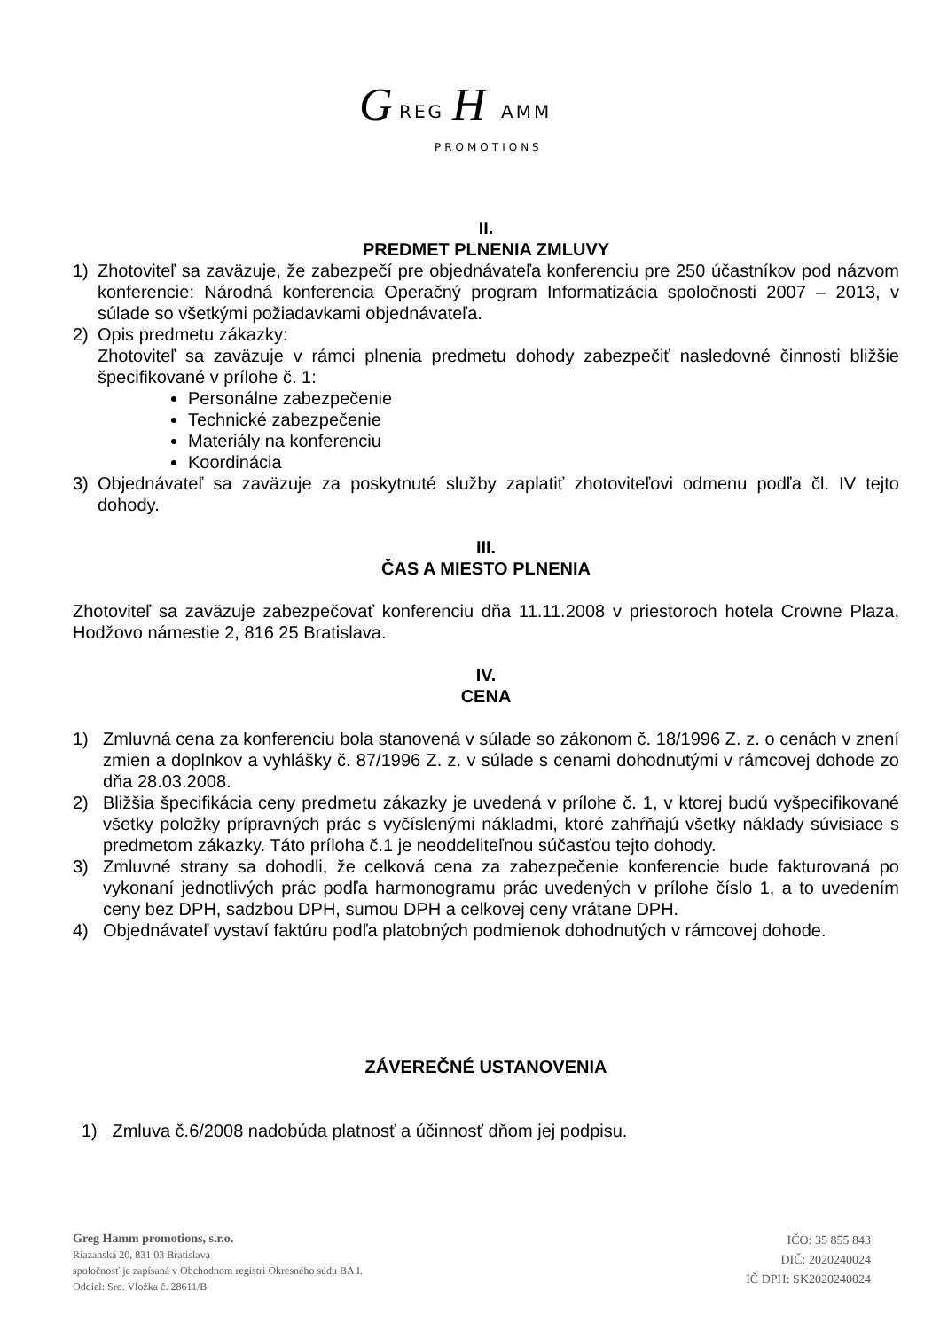G
REG
H
AMM
PROMOTIONS
II.
PREDMET PLNENIA ZMLUVY
1) Zhotoviteľ sa zaväzuje, že zabezpečí pre objednávateľa konferenciu pre 250 účastníkov pod názvom konferencie: Národná konferencia Operačný program Informatizácia spoločnosti 2007 – 2013, v súlade so všetkými požiadavkami objednávateľa.
2) Opis predmetu zákazky:
Zhotoviteľ sa zaväzuje v rámci plnenia predmetu dohody zabezpečiť nasledovné činnosti bližšie špecifikované v prílohe č. 1:
Personálne zabezpečenie
Technické zabezpečenie
Materiály na konferenciu
Koordinácia
3) Objednávateľ sa zaväzuje za poskytnuté služby zaplatiť zhotoviteľovi odmenu podľa čl. IV tejto dohody.
III.
ČAS A MIESTO PLNENIA
Zhotoviteľ sa zaväzuje zabezpečovať konferenciu dňa 11.11.2008 v priestoroch hotela Crowne Plaza, Hodžovo námestie 2, 816 25 Bratislava.
IV.
CENA
1) Zmluvná cena za konferenciu bola stanovená v súlade so zákonom č. 18/1996 Z. z. o cenách v znení zmien a doplnkov a vyhlášky č. 87/1996 Z. z. v súlade s cenami dohodnutými v rámcovej dohode zo dňa 28.03.2008.
2) Bližšia špecifikácia ceny predmetu zákazky je uvedená v prílohe č. 1, v ktorej budú vyšpecifikované všetky položky prípravných prác s vyčíslenými nákladmi, ktoré zahŕňajú všetky náklady súvisiace s predmetom zákazky. Táto príloha č.1 je neoddeliteľnou súčasťou tejto dohody.
3) Zmluvné strany sa dohodli, že celková cena za zabezpečenie konferencie bude fakturovaná po vykonaní jednotlivých prác podľa harmonogramu prác uvedených v prílohe číslo 1, a to uvedením ceny bez DPH, sadzbou DPH, sumou DPH a celkovej ceny vrátane DPH.
4) Objednávateľ vystaví faktúru podľa platobných podmienok dohodnutých v rámcovej dohode.
ZÁVEREČNÉ USTANOVENIA
1) Zmluva č.6/2008 nadobúda platnosť a účinnosť dňom jej podpisu.
Greg Hamm promotions, s.r.o.
Riazanská 20, 831 03 Bratislava
spoločnosť je zapísaná v Obchodnom registri Okresného súdu BA I.
Oddiel: Sro. Vložka č. 28611/B
IČO: 35 855 843
DIČ: 2020240024
IČ DPH: SK2020240024